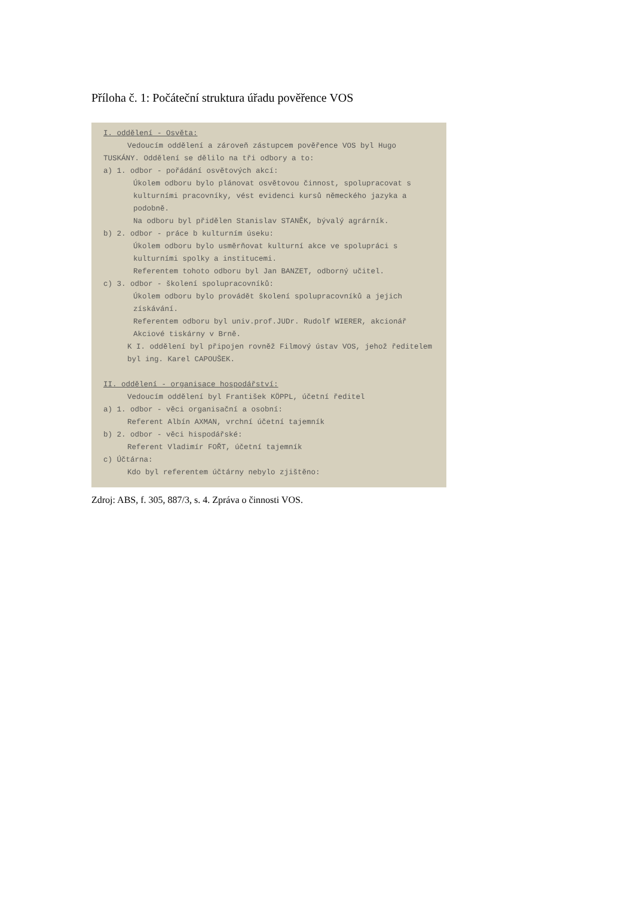Příloha č. 1: Počáteční struktura úřadu pověřence VOS
I. oddělení - Osvěta:
Vedoucím oddělení a zároveň zástupcem pověřence VOS byl Hugo
TUSKÁNY. Oddělení se dělilo na tři odbory a to:
a) 1. odbor - pořádání osvětových akcí:
Úkolem odboru bylo plánovat osvětovou činnost, spolupracovat s kulturními pracovníky, vést evidenci kursů německého jazyka a podobně.
Na odboru byl přidělen Stanislav STANĚK, bývalý agrárník.
b) 2. odbor - práce b kulturním úseku:
Úkolem odboru bylo usměrňovat kulturní akce ve spolupráci s kulturními spolky a institucemi.
Referentem tohoto odboru byl Jan BANZET, odborný učitel.
c) 3. odbor - školení spolupracovníků:
Úkolem odboru bylo provádět školení spolupracovníků a jejich získávání.
Referentem odboru byl univ.prof.JUDr. Rudolf WIERER, akcionář Akciové tiskárny v Brně.
K I. oddělení byl připojen rovněž Filmový ústav VOS, jehož ředitelem byl ing. Karel CAPOUŠEK.
II. oddělení - organisace hospodářství:
Vedoucím oddělení byl František KÖPPL, účetní ředitel
a) 1. odbor - věci organisační a osobní:
Referent Albín AXMAN, vrchní účetní tajemník
b) 2. odbor - věci hispodářské:
Referent Vladimír FOŘT, účetní tajemník
c) Účtárna:
Kdo byl referentem účtárny nebylo zjištěno:
Zdroj: ABS, f. 305, 887/3, s. 4. Zpráva o činnosti VOS.